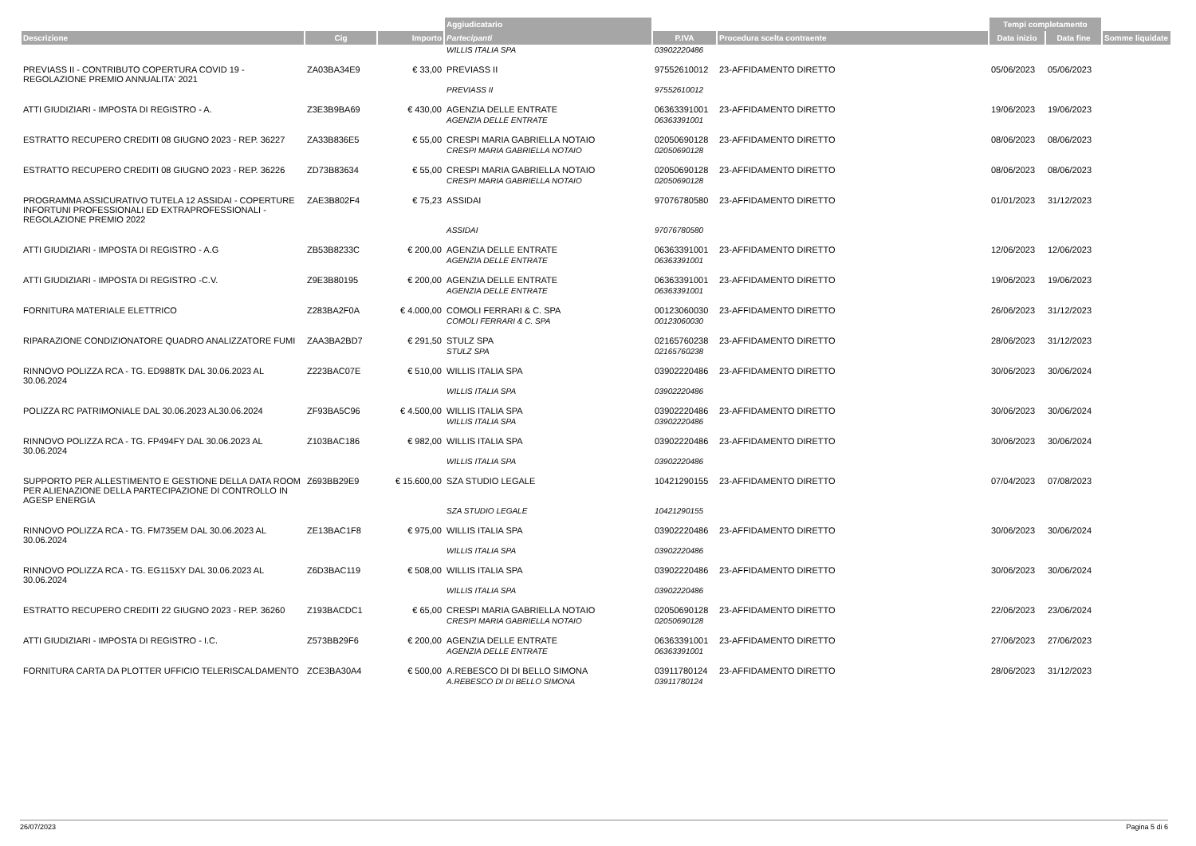| | | | Aggiudicatario | | | Tempi completamento | | |
| --- | --- | --- | --- | --- | --- | --- | --- | --- |
| Descrizione | Cig | Importo | Partecipanti | P.IVA | Procedura scelta contraente | Data inizio | Data fine | Somme liquidate |
| | | | WILLIS ITALIA SPA | 03902220486 | | | | |
| PREVIASS II - CONTRIBUTO COPERTURA COVID 19 - REGOLAZIONE PREMIO ANNUALITA' 2021 | ZA03BA34E9 | € 33,00 | PREVIASS II | 97552610012 | 23-AFFIDAMENTO DIRETTO | 05/06/2023 | 05/06/2023 | |
| | | | PREVIASS II | 97552610012 | | | | |
| ATTI GIUDIZIARI - IMPOSTA DI REGISTRO - A. | Z3E3B9BA69 | € 430,00 | AGENZIA DELLE ENTRATE | 06363391001 | 23-AFFIDAMENTO DIRETTO | 19/06/2023 | 19/06/2023 | |
| | | | AGENZIA DELLE ENTRATE | 06363391001 | | | | |
| ESTRATTO RECUPERO CREDITI 08 GIUGNO 2023 - REP. 36227 | ZA33B836E5 | € 55,00 | CRESPI MARIA GABRIELLA NOTAIO | 02050690128 | 23-AFFIDAMENTO DIRETTO | 08/06/2023 | 08/06/2023 | |
| | | | CRESPI MARIA GABRIELLA NOTAIO | 02050690128 | | | | |
| ESTRATTO RECUPERO CREDITI 08 GIUGNO 2023 - REP. 36226 | ZD73B83634 | € 55,00 | CRESPI MARIA GABRIELLA NOTAIO | 02050690128 | 23-AFFIDAMENTO DIRETTO | 08/06/2023 | 08/06/2023 | |
| | | | CRESPI MARIA GABRIELLA NOTAIO | 02050690128 | | | | |
| PROGRAMMA ASSICURATIVO TUTELA 12 ASSIDAI - COPERTURE INFORTUNI PROFESSIONALI ED EXTRAPROFESSIONALI - REGOLAZIONE PREMIO 2022 | ZAE3B802F4 | € 75,23 | ASSIDAI | 97076780580 | 23-AFFIDAMENTO DIRETTO | 01/01/2023 | 31/12/2023 | |
| | | | ASSIDAI | 97076780580 | | | | |
| ATTI GIUDIZIARI - IMPOSTA DI REGISTRO - A.G | ZB53B8233C | € 200,00 | AGENZIA DELLE ENTRATE | 06363391001 | 23-AFFIDAMENTO DIRETTO | 12/06/2023 | 12/06/2023 | |
| | | | AGENZIA DELLE ENTRATE | 06363391001 | | | | |
| ATTI GIUDIZIARI - IMPOSTA DI REGISTRO -C.V. | Z9E3B80195 | € 200,00 | AGENZIA DELLE ENTRATE | 06363391001 | 23-AFFIDAMENTO DIRETTO | 19/06/2023 | 19/06/2023 | |
| | | | AGENZIA DELLE ENTRATE | 06363391001 | | | | |
| FORNITURA MATERIALE ELETTRICO | Z283BA2F0A | € 4.000,00 | COMOLI FERRARI & C. SPA | 00123060030 | 23-AFFIDAMENTO DIRETTO | 26/06/2023 | 31/12/2023 | |
| | | | COMOLI FERRARI & C. SPA | 00123060030 | | | | |
| RIPARAZIONE CONDIZIONATORE QUADRO ANALIZZATORE FUMI | ZAA3BA2BD7 | € 291,50 | STULZ SPA | 02165760238 | 23-AFFIDAMENTO DIRETTO | 28/06/2023 | 31/12/2023 | |
| | | | STULZ SPA | 02165760238 | | | | |
| RINNOVO POLIZZA RCA - TG. ED988TK DAL 30.06.2023 AL 30.06.2024 | Z223BAC07E | € 510,00 | WILLIS ITALIA SPA | 03902220486 | 23-AFFIDAMENTO DIRETTO | 30/06/2023 | 30/06/2024 | |
| | | | WILLIS ITALIA SPA | 03902220486 | | | | |
| POLIZZA RC PATRIMONIALE DAL 30.06.2023 AL30.06.2024 | ZF93BA5C96 | € 4.500,00 | WILLIS ITALIA SPA | 03902220486 | 23-AFFIDAMENTO DIRETTO | 30/06/2023 | 30/06/2024 | |
| | | | WILLIS ITALIA SPA | 03902220486 | | | | |
| RINNOVO POLIZZA RCA - TG. FP494FY DAL 30.06.2023 AL 30.06.2024 | Z103BAC186 | € 982,00 | WILLIS ITALIA SPA | 03902220486 | 23-AFFIDAMENTO DIRETTO | 30/06/2023 | 30/06/2024 | |
| | | | WILLIS ITALIA SPA | 03902220486 | | | | |
| SUPPORTO PER ALLESTIMENTO E GESTIONE DELLA DATA ROOM PER ALIENAZIONE DELLA PARTECIPAZIONE DI CONTROLLO IN AGESP ENERGIA | Z693BB29E9 | € 15.600,00 | SZA STUDIO LEGALE | 10421290155 | 23-AFFIDAMENTO DIRETTO | 07/04/2023 | 07/08/2023 | |
| | | | SZA STUDIO LEGALE | 10421290155 | | | | |
| RINNOVO POLIZZA RCA - TG. FM735EM DAL 30.06.2023 AL 30.06.2024 | ZE13BAC1F8 | € 975,00 | WILLIS ITALIA SPA | 03902220486 | 23-AFFIDAMENTO DIRETTO | 30/06/2023 | 30/06/2024 | |
| | | | WILLIS ITALIA SPA | 03902220486 | | | | |
| RINNOVO POLIZZA RCA - TG. EG115XY DAL 30.06.2023 AL 30.06.2024 | Z6D3BAC119 | € 508,00 | WILLIS ITALIA SPA | 03902220486 | 23-AFFIDAMENTO DIRETTO | 30/06/2023 | 30/06/2024 | |
| | | | WILLIS ITALIA SPA | 03902220486 | | | | |
| ESTRATTO RECUPERO CREDITI 22 GIUGNO 2023 - REP. 36260 | Z193BACDC1 | € 65,00 | CRESPI MARIA GABRIELLA NOTAIO | 02050690128 | 23-AFFIDAMENTO DIRETTO | 22/06/2023 | 23/06/2024 | |
| | | | CRESPI MARIA GABRIELLA NOTAIO | 02050690128 | | | | |
| ATTI GIUDIZIARI - IMPOSTA DI REGISTRO - I.C. | Z573BB29F6 | € 200,00 | AGENZIA DELLE ENTRATE | 06363391001 | 23-AFFIDAMENTO DIRETTO | 27/06/2023 | 27/06/2023 | |
| | | | AGENZIA DELLE ENTRATE | 06363391001 | | | | |
| FORNITURA CARTA DA PLOTTER UFFICIO TELERISCALDAMENTO | ZCE3BA30A4 | € 500,00 | A.REBESCO DI DI BELLO SIMONA | 03911780124 | 23-AFFIDAMENTO DIRETTO | 28/06/2023 | 31/12/2023 | |
| | | | A.REBESCO DI DI BELLO SIMONA | 03911780124 | | | | |
26/07/2023 Pagina 5 di 6